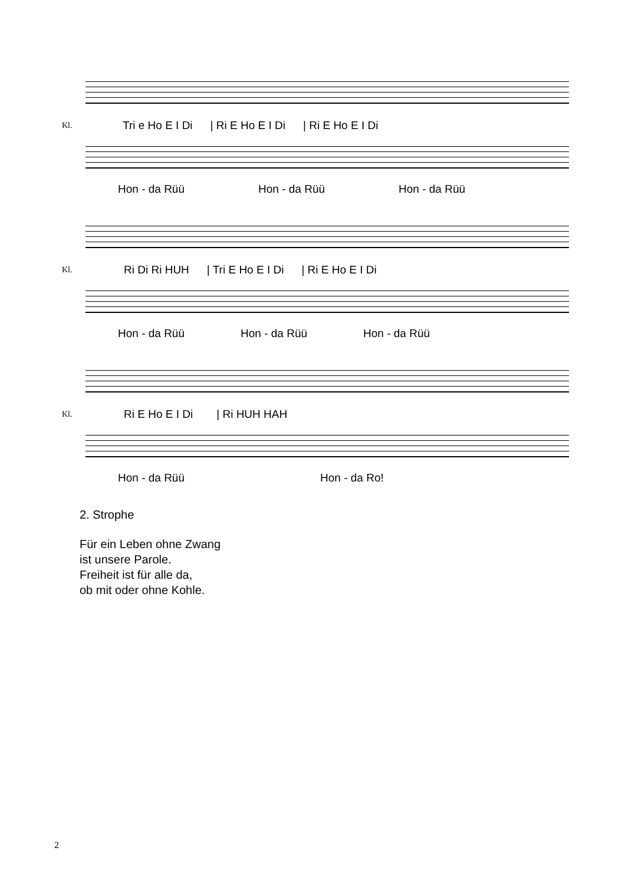Kl.
Tri e Ho E I Di | Ri E Ho E I Di | Ri E Ho E I Di
Hon - da Rüü Hon - da Rüü Hon - da Rüü
Kl.
Ri Di Ri HUH | Tri E Ho E I Di | Ri E Ho E I Di
Hon - da Rüü Hon - da Rüü Hon - da Rüü
Kl. Ri E Ho E I Di | Ri HUH HAH
Hon - da Rüü Hon - da Ro!
2. Strophe
Für ein Leben ohne Zwang
ist unsere Parole.
Freiheit ist für alle da,
ob mit oder ohne Kohle.
2